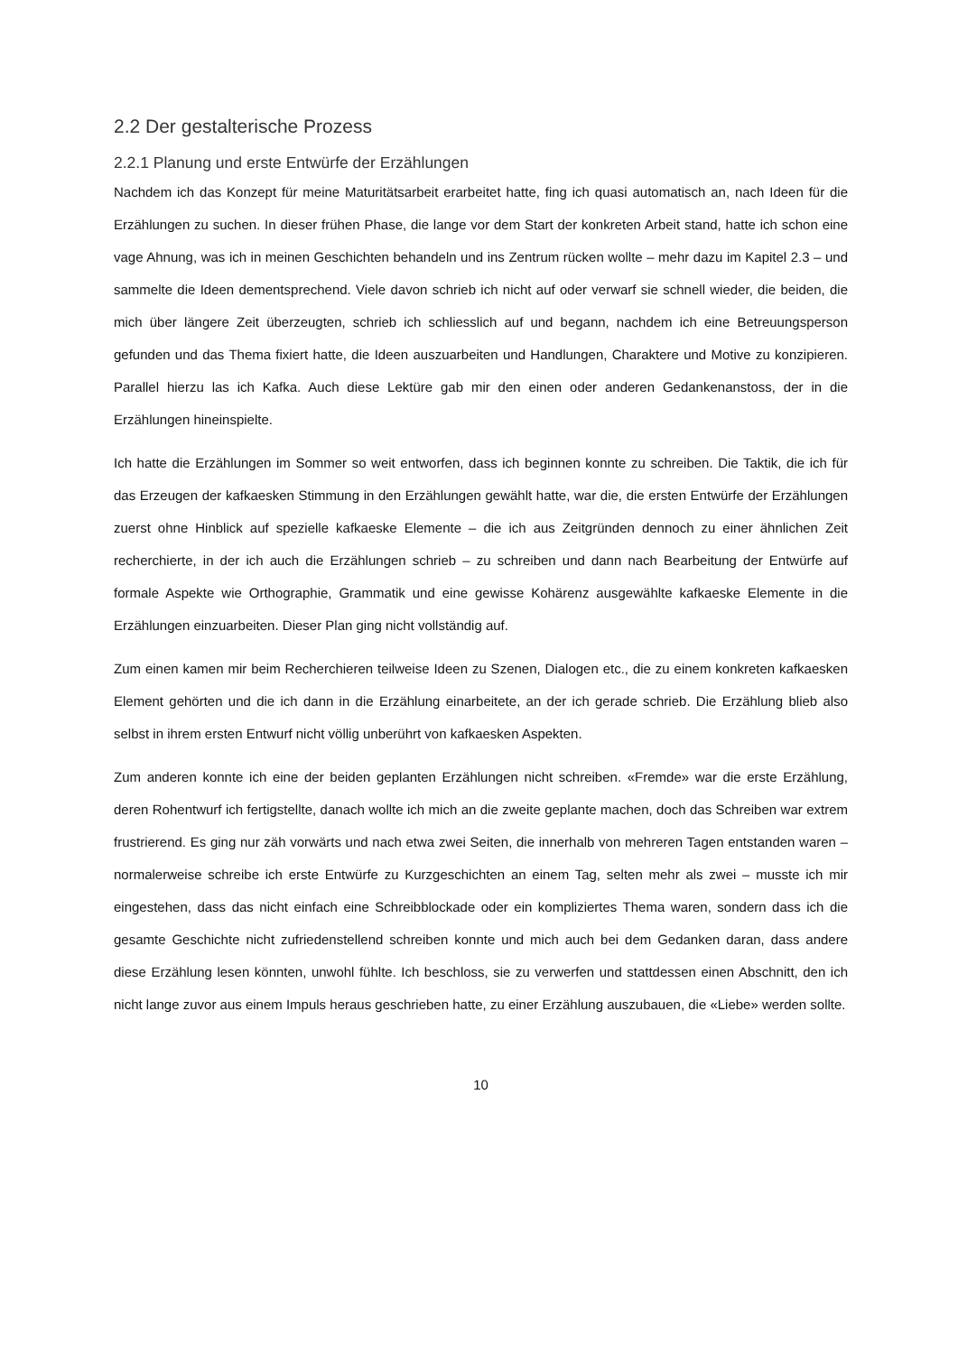2.2 Der gestalterische Prozess
2.2.1 Planung und erste Entwürfe der Erzählungen
Nachdem ich das Konzept für meine Maturitätsarbeit erarbeitet hatte, fing ich quasi automatisch an, nach Ideen für die Erzählungen zu suchen. In dieser frühen Phase, die lange vor dem Start der konkreten Arbeit stand, hatte ich schon eine vage Ahnung, was ich in meinen Geschichten behandeln und ins Zentrum rücken wollte – mehr dazu im Kapitel 2.3 – und sammelte die Ideen dementsprechend. Viele davon schrieb ich nicht auf oder verwarf sie schnell wieder, die beiden, die mich über längere Zeit überzeugten, schrieb ich schliesslich auf und begann, nachdem ich eine Betreuungsperson gefunden und das Thema fixiert hatte, die Ideen auszuarbeiten und Handlungen, Charaktere und Motive zu konzipieren. Parallel hierzu las ich Kafka. Auch diese Lektüre gab mir den einen oder anderen Gedankenanstoss, der in die Erzählungen hineinspielte.
Ich hatte die Erzählungen im Sommer so weit entworfen, dass ich beginnen konnte zu schreiben. Die Taktik, die ich für das Erzeugen der kafkaesken Stimmung in den Erzählungen gewählt hatte, war die, die ersten Entwürfe der Erzählungen zuerst ohne Hinblick auf spezielle kafkaeske Elemente – die ich aus Zeitgründen dennoch zu einer ähnlichen Zeit recherchierte, in der ich auch die Erzählungen schrieb – zu schreiben und dann nach Bearbeitung der Entwürfe auf formale Aspekte wie Orthographie, Grammatik und eine gewisse Kohärenz ausgewählte kafkaeske Elemente in die Erzählungen einzuarbeiten. Dieser Plan ging nicht vollständig auf.
Zum einen kamen mir beim Recherchieren teilweise Ideen zu Szenen, Dialogen etc., die zu einem konkreten kafkaesken Element gehörten und die ich dann in die Erzählung einarbeitete, an der ich gerade schrieb. Die Erzählung blieb also selbst in ihrem ersten Entwurf nicht völlig unberührt von kafkaesken Aspekten.
Zum anderen konnte ich eine der beiden geplanten Erzählungen nicht schreiben. «Fremde» war die erste Erzählung, deren Rohentwurf ich fertigstellte, danach wollte ich mich an die zweite geplante machen, doch das Schreiben war extrem frustrierend. Es ging nur zäh vorwärts und nach etwa zwei Seiten, die innerhalb von mehreren Tagen entstanden waren – normalerweise schreibe ich erste Entwürfe zu Kurzgeschichten an einem Tag, selten mehr als zwei – musste ich mir eingestehen, dass das nicht einfach eine Schreibblockade oder ein kompliziertes Thema waren, sondern dass ich die gesamte Geschichte nicht zufriedenstellend schreiben konnte und mich auch bei dem Gedanken daran, dass andere diese Erzählung lesen könnten, unwohl fühlte. Ich beschloss, sie zu verwerfen und stattdessen einen Abschnitt, den ich nicht lange zuvor aus einem Impuls heraus geschrieben hatte, zu einer Erzählung auszubauen, die «Liebe» werden sollte.
10